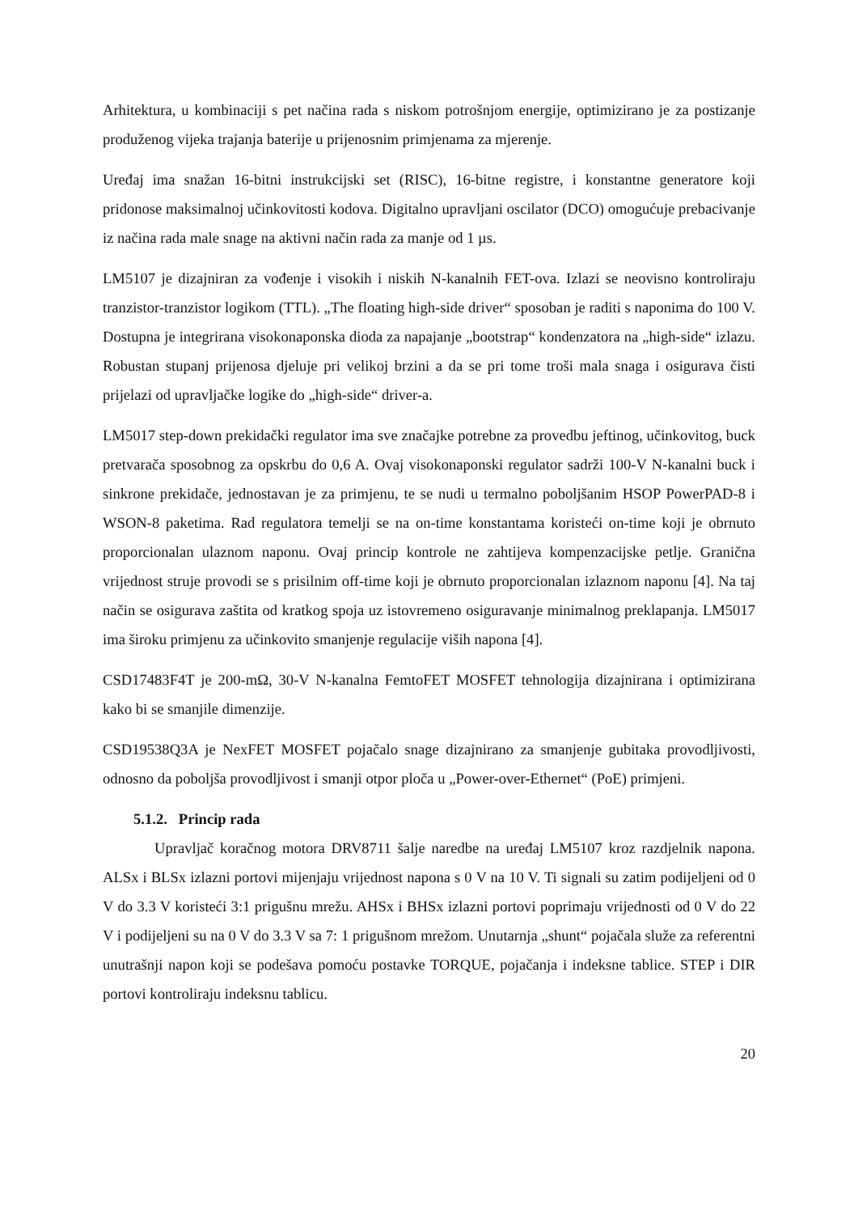Arhitektura, u kombinaciji s pet načina rada s niskom potrošnjom energije, optimizirano je za postizanje produženog vijeka trajanja baterije u prijenosnim primjenama za mjerenje.
Uređaj ima snažan 16-bitni instrukcijski set (RISC), 16-bitne registre, i konstantne generatore koji pridonose maksimalnoj učinkovitosti kodova. Digitalno upravljani oscilator (DCO) omogućuje prebacivanje iz načina rada male snage na aktivni način rada za manje od 1 µs.
LM5107 je dizajniran za vođenje i visokih i niskih N-kanalnih FET-ova. Izlazi se neovisno kontroliraju tranzistor-tranzistor logikom (TTL). „The floating high-side driver“ sposoban je raditi s naponima do 100 V. Dostupna je integrirana visokonaponska dioda za napajanje „bootstrap“ kondenzatora na „high-side“ izlazu. Robustan stupanj prijenosa djeluje pri velikoj brzini a da se pri tome troši mala snaga i osigurava čisti prijelazi od upravljačke logike do „high-side“ driver-a.
LM5017 step-down prekidački regulator ima sve značajke potrebne za provedbu jeftinog, učinkovitog, buck pretvarača sposobnog za opskrbu do 0,6 A. Ovaj visokonaponski regulator sadrži 100-V N-kanalni buck i sinkrone prekidače, jednostavan je za primjenu, te se nudi u termalno poboljšanim HSOP PowerPAD-8 i WSON-8 paketima. Rad regulatora temelji se na on-time konstantama koristeći on-time koji je obrnuto proporcionalan ulaznom naponu. Ovaj princip kontrole ne zahtijeva kompenzacijske petlje. Granična vrijednost struje provodi se s prisilnim off-time koji je obrnuto proporcionalan izlaznom naponu [4]. Na taj način se osigurava zaštita od kratkog spoja uz istovremeno osiguravanje minimalnog preklapanja. LM5017 ima široku primjenu za učinkovito smanjenje regulacije viših napona [4].
CSD17483F4T je 200-mΩ, 30-V N-kanalna FemtoFET MOSFET tehnologija dizajnirana i optimizirana kako bi se smanjile dimenzije.
CSD19538Q3A je NexFET MOSFET pojačalo snage dizajnirano za smanjenje gubitaka provodljivosti, odnosno da poboljša provodljivost i smanji otpor ploča u „Power-over-Ethernet“ (PoE) primjeni.
5.1.2. Princip rada
Upravljač koračnog motora DRV8711 šalje naredbe na uređaj LM5107 kroz razdjelnik napona. ALSx i BLSx izlazni portovi mijenjaju vrijednost napona s 0 V na 10 V. Ti signali su zatim podijeljeni od 0 V do 3.3 V koristeći 3:1 prigušnu mrežu. AHSx i BHSx izlazni portovi poprimaju vrijednosti od 0 V do 22 V i podijeljeni su na 0 V do 3.3 V sa 7: 1 prigušnom mrežom. Unutarnja „shunt“ pojačala služe za referentni unutrašnji napon koji se podešava pomoću postavke TORQUE, pojačanja i indeksne tablice. STEP i DIR portovi kontroliraju indeksnu tablicu.
20